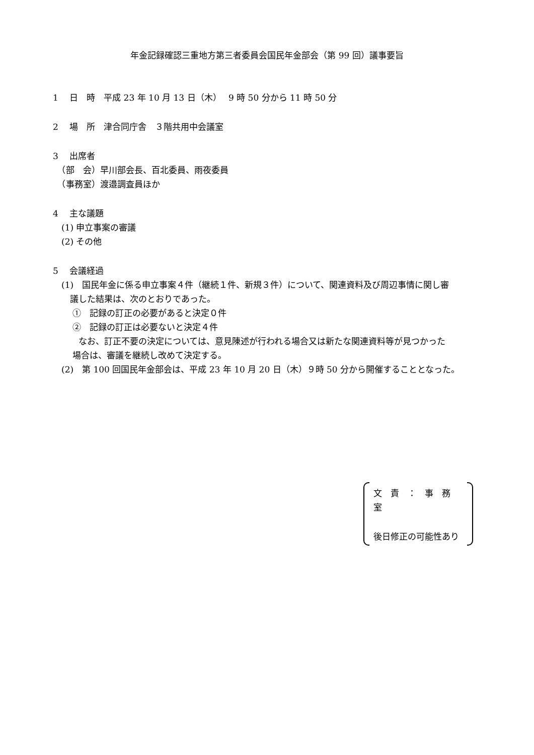年金記録確認三重地方第三者委員会国民年金部会（第 99 回）議事要旨
1　 日　時　平成 23 年 10 月 13 日（木）　 9 時 50 分から 11 時 50 分
2　 場　所　津合同庁舎　３階共用中会議室
3　 出席者
　（部　会）早川部会長、百北委員、雨夜委員
　（事務室）渡邉調査員ほか
4　 主な議題
　(1) 申立事案の審議
　(2) その他
5　 会議経過
　(1)　国民年金に係る申立事案４件（継続１件、新規３件）について、関連資料及び周辺事情に関し審
　　議した結果は、次のとおりであった。
　　 ①　記録の訂正の必要があると決定０件
　　 ②　記録の訂正は必要ないと決定４件
　　　なお、訂正不要の決定については、意見陳述が行われる場合又は新たな関連資料等が見つかった
　　 場合は、審議を継続し改めて決定する。
　(2)　第 100 回国民年金部会は、平成 23 年 10 月 20 日（木）９時 50 分から開催することとなった。
文　責　：　事　務　室
後日修正の可能性あり